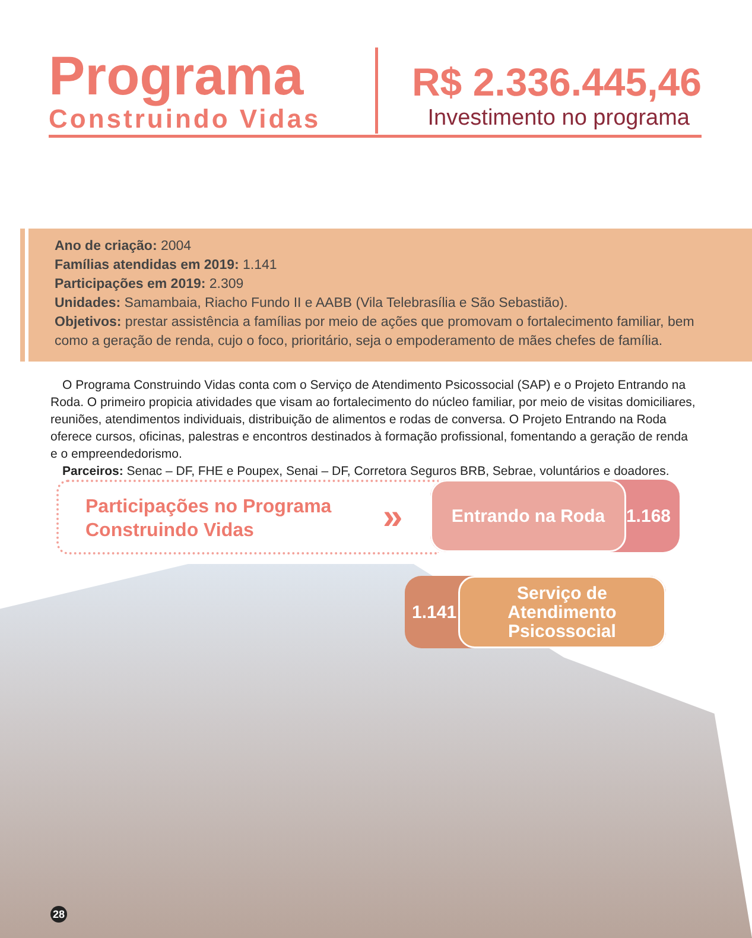Programa
Construindo Vidas
R$ 2.336.445,46
Investimento no programa
Ano de criação: 2004
Famílias atendidas em 2019: 1.141
Participações em 2019: 2.309
Unidades: Samambaia, Riacho Fundo II e AABB (Vila Telebrasília e São Sebastião).
Objetivos: prestar assistência a famílias por meio de ações que promovam o fortalecimento familiar, bem como a geração de renda, cujo o foco, prioritário, seja o empoderamento de mães chefes de família.
O Programa Construindo Vidas conta com o Serviço de Atendimento Psicossocial (SAP) e o Projeto Entrando na Roda. O primeiro propicia atividades que visam ao fortalecimento do núcleo familiar, por meio de visitas domiciliares, reuniões, atendimentos individuais, distribuição de alimentos e rodas de conversa. O Projeto Entrando na Roda oferece cursos, oficinas, palestras e encontros destinados à formação profissional, fomentando a geração de renda e o empreendedorismo.
Parceiros: Senac – DF, FHE e Poupex, Senai – DF, Corretora Seguros BRB, Sebrae, voluntários e doadores.
Participações no Programa
Construindo Vidas
»
1.168 Entrando na Roda
1.141
Serviço de
Atendimento
Psicossocial
28